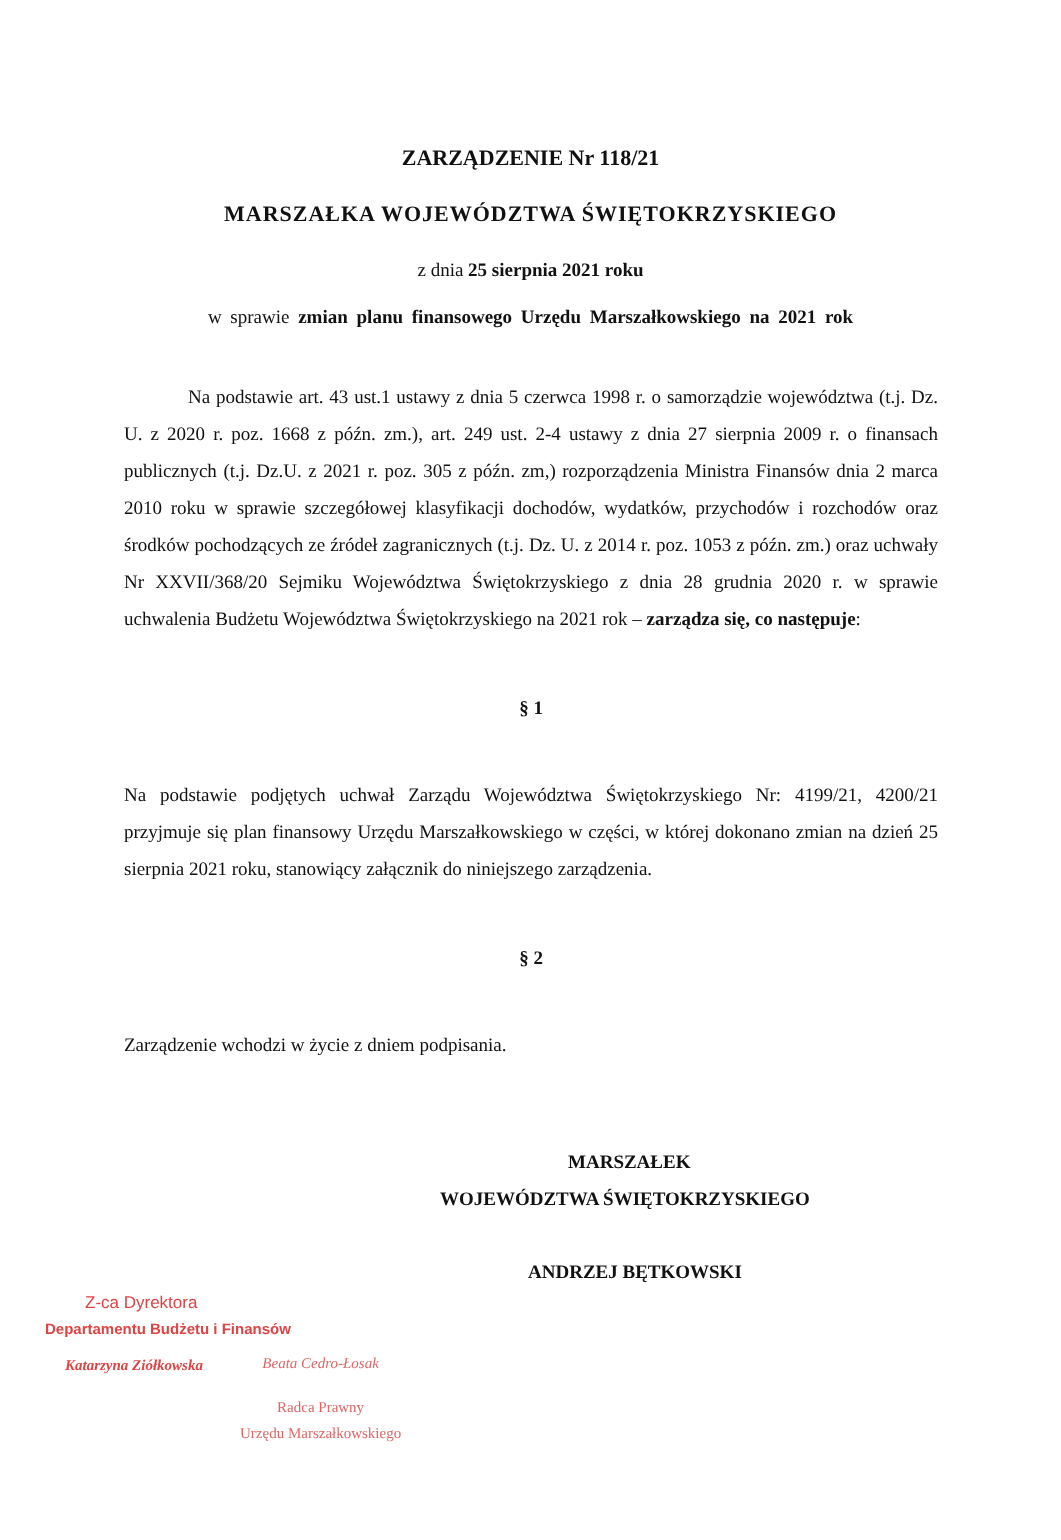ZARZĄDZENIE Nr 118/21
MARSZAŁKA WOJEWÓDZTWA ŚWIĘTOKRZYSKIEGO
z dnia 25 sierpnia 2021 roku
w sprawie zmian planu finansowego Urzędu Marszałkowskiego na 2021 rok
Na podstawie art. 43 ust.1 ustawy z dnia 5 czerwca 1998 r. o samorządzie województwa (t.j. Dz. U. z 2020 r. poz. 1668 z późn. zm.), art. 249 ust. 2-4 ustawy z dnia 27 sierpnia 2009 r. o finansach publicznych (t.j. Dz.U. z 2021 r. poz. 305 z późn. zm,) rozporządzenia Ministra Finansów dnia 2 marca 2010 roku w sprawie szczegółowej klasyfikacji dochodów, wydatków, przychodów i rozchodów oraz środków pochodzących ze źródeł zagranicznych (t.j. Dz. U. z 2014 r. poz. 1053 z późn. zm.) oraz uchwały Nr XXVII/368/20 Sejmiku Województwa Świętokrzyskiego z dnia 28 grudnia 2020 r. w sprawie uchwalenia Budżetu Województwa Świętokrzyskiego na 2021 rok – zarządza się, co następuje:
§ 1
Na podstawie podjętych uchwał Zarządu Województwa Świętokrzyskiego Nr: 4199/21, 4200/21 przyjmuje się plan finansowy Urzędu Marszałkowskiego w części, w której dokonano zmian na dzień 25 sierpnia 2021 roku, stanowiący załącznik do niniejszego zarządzenia.
§ 2
Zarządzenie wchodzi w życie z dniem podpisania.
MARSZAŁEK
WOJEWÓDZTWA ŚWIĘTOKRZYSKIEGO
ANDRZEJ BĘTKOWSKI
Z-ca Dyrektora
Departamentu Budżetu i Finansów
Katarzyna Ziółkowska
Beata Cedro-Łosak
Radca Prawny
Urzędu Marszałkowskiego